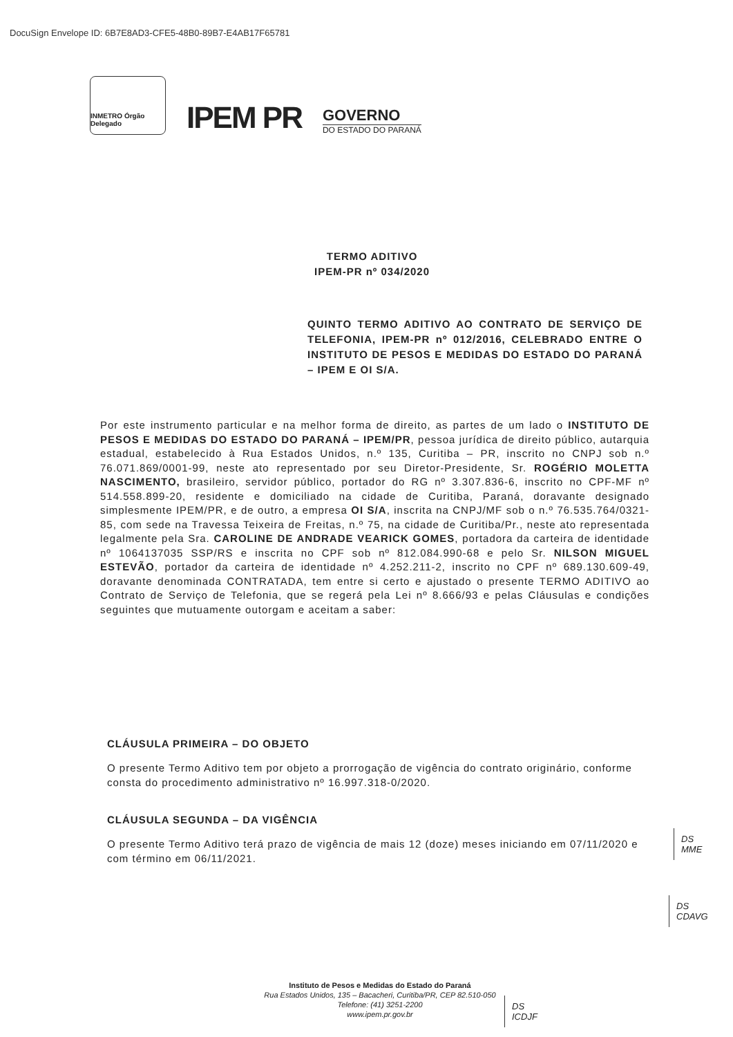DocuSign Envelope ID: 6B7E8AD3-CFE5-48B0-89B7-E4AB17F65781
INMETRO Órgão Delegado
IPEM PR
GOVERNO
DO ESTADO DO PARANÁ
TERMO ADITIVO
IPEM-PR nº 034/2020
QUINTO TERMO ADITIVO AO CONTRATO DE SERVIÇO DE TELEFONIA, IPEM-PR nº 012/2016, CELEBRADO ENTRE O INSTITUTO DE PESOS E MEDIDAS DO ESTADO DO PARANÁ – IPEM E OI S/A.
Por este instrumento particular e na melhor forma de direito, as partes de um lado o INSTITUTO DE PESOS E MEDIDAS DO ESTADO DO PARANÁ – IPEM/PR, pessoa jurídica de direito público, autarquia estadual, estabelecido à Rua Estados Unidos, n.º 135, Curitiba – PR, inscrito no CNPJ sob n.º 76.071.869/0001-99, neste ato representado por seu Diretor-Presidente, Sr. ROGÉRIO MOLETTA NASCIMENTO, brasileiro, servidor público, portador do RG nº 3.307.836-6, inscrito no CPF-MF nº 514.558.899-20, residente e domiciliado na cidade de Curitiba, Paraná, doravante designado simplesmente IPEM/PR, e de outro, a empresa OI S/A, inscrita na CNPJ/MF sob o n.º 76.535.764/0321-85, com sede na Travessa Teixeira de Freitas, n.º 75, na cidade de Curitiba/Pr., neste ato representada legalmente pela Sra. CAROLINE DE ANDRADE VEARICK GOMES, portadora da carteira de identidade nº 1064137035 SSP/RS e inscrita no CPF sob nº 812.084.990-68 e pelo Sr. NILSON MIGUEL ESTEVÃO, portador da carteira de identidade nº 4.252.211-2, inscrito no CPF nº 689.130.609-49, doravante denominada CONTRATADA, tem entre si certo e ajustado o presente TERMO ADITIVO ao Contrato de Serviço de Telefonia, que se regerá pela Lei nº 8.666/93 e pelas Cláusulas e condições seguintes que mutuamente outorgam e aceitam a saber:
CLÁUSULA PRIMEIRA – DO OBJETO
O presente Termo Aditivo tem por objeto a prorrogação de vigência do contrato originário, conforme consta do procedimento administrativo nº 16.997.318-0/2020.
CLÁUSULA SEGUNDA – DA VIGÊNCIA
O presente Termo Aditivo terá prazo de vigência de mais 12 (doze) meses iniciando em 07/11/2020 e com término em 06/11/2021.
DS
MME
DS
CDAVG
Instituto de Pesos e Medidas do Estado do Paraná
Rua Estados Unidos, 135 – Bacacheri, Curitiba/PR, CEP 82.510-050
Telefone: (41) 3251-2200
www.ipem.pr.gov.br
DS
ICDJF